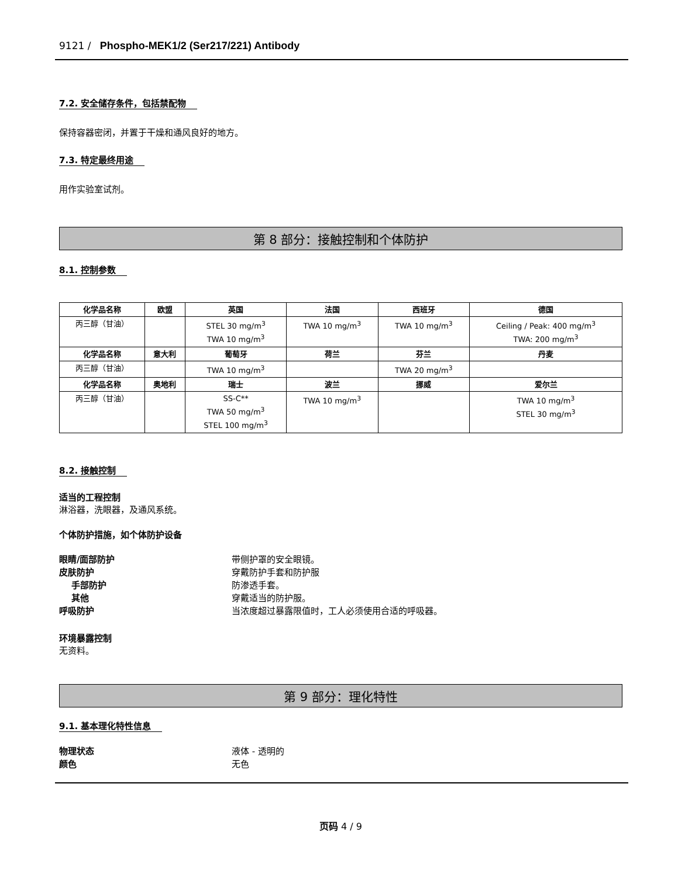9121 / Phospho-MEK1/2 (Ser217/221) Antibody
7.2. 安全储存条件，包括禁配物
保持容器密闭，并置于干燥和通风良好的地方。
7.3. 特定最终用途
用作实验室试剂。
第 8 部分：接触控制和个体防护
8.1. 控制参数
| 化学品名称 | 欧盟 | 英国 | 法国 | 西班牙 | 德国 |
| --- | --- | --- | --- | --- | --- |
| 丙三醇（甘油） | | STEL 30 mg/m<sup>3</sup> TWA 10 mg/m<sup>3</sup> | TWA 10 mg/m<sup>3</sup> | TWA 10 mg/m<sup>3</sup> | Ceiling / Peak: 400 mg/m<sup>3</sup> TWA: 200 mg/m<sup>3</sup> |
| 化学品名称 | 意大利 | 葡萄牙 | 荷兰 | 芬兰 | 丹麦 |
| 丙三醇（甘油） | | TWA 10 mg/m<sup>3</sup> | | TWA 20 mg/m<sup>3</sup> | |
| 化学品名称 | 奥地利 | 瑞士 | 波兰 | 挪威 | 爱尔兰 |
| 丙三醇（甘油） | | SS-C** TWA 50 mg/m<sup>3</sup> STEL 100 mg/m<sup>3</sup> | TWA 10 mg/m<sup>3</sup> | | TWA 10 mg/m<sup>3</sup> STEL 30 mg/m<sup>3</sup> |
8.2. 接触控制
适当的工程控制
淋浴器，洗眼器，及通风系统。
个体防护措施，如个体防护设备
眼睛/面部防护 带侧护罩的安全眼镜。
皮肤防护 穿戴防护手套和防护服
手部防护 防渗透手套。
其他 穿戴适当的防护服。
呼吸防护 当浓度超过暴露限值时，工人必须使用合适的呼吸器。
环境暴露控制
无资料。
第 9 部分：理化特性
9.1. 基本理化特性信息
物理状态 液体 - 透明的
颜色 无色
页码 4 / 9